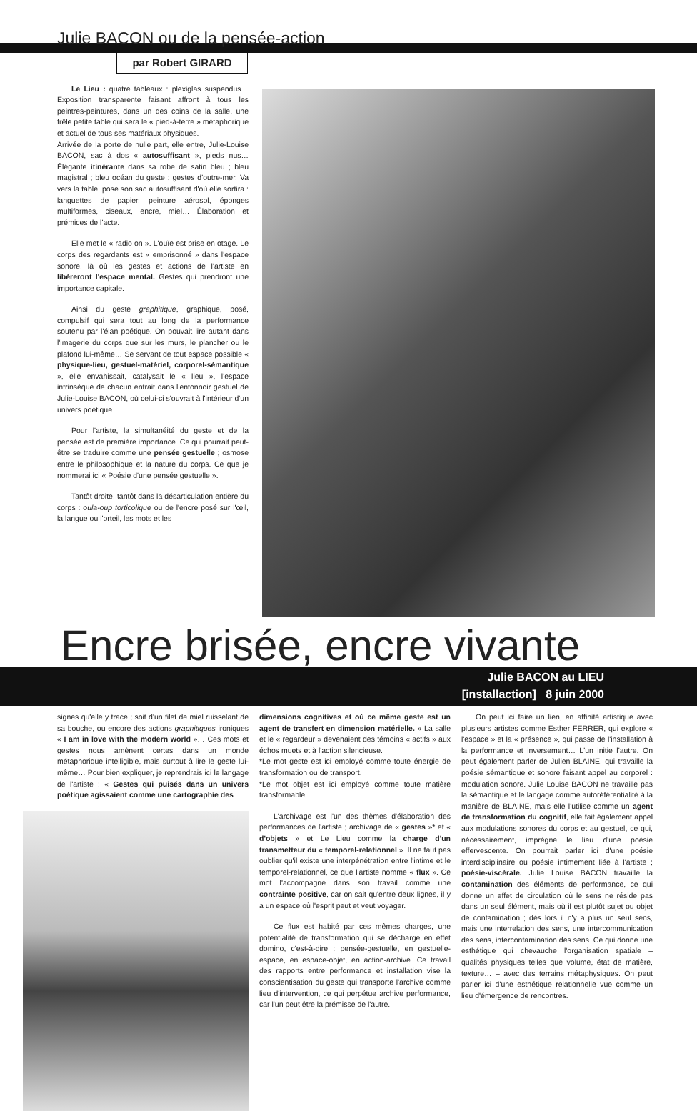Julie BACON ou de la pensée-action
par Robert GIRARD
Le Lieu : quatre tableaux : plexiglas suspendus… Exposition transparente faisant affront à tous les peintres-peintures, dans un des coins de la salle, une frêle petite table qui sera le « pied-à-terre » métaphorique et actuel de tous ses matériaux physiques.
Arrivée de la porte de nulle part, elle entre, Julie-Louise BACON, sac à dos « autosuffisant », pieds nus… Élégante itinérante dans sa robe de satin bleu ; bleu magistral ; bleu océan du geste ; gestes d'outre-mer. Va vers la table, pose son sac autosuffisant d'où elle sortira : languettes de papier, peinture aérosol, éponges multiformes, ciseaux, encre, miel… Élaboration et prémices de l'acte.
Elle met le « radio on ». L'ouïe est prise en otage. Le corps des regardants est « emprisonné » dans l'espace sonore, là où les gestes et actions de l'artiste en libéreront l'espace mental. Gestes qui prendront une importance capitale.
Ainsi du geste graphitique, graphique, posé, compulsif qui sera tout au long de la performance soutenu par l'élan poétique. On pouvait lire autant dans l'imagerie du corps que sur les murs, le plancher ou le plafond lui-même… Se servant de tout espace possible « physique-lieu, gestuel-matériel, corporel-sémantique », elle envahissait, catalysait le « lieu », l'espace intrinsèque de chacun entrait dans l'entonnoir gestuel de Julie-Louise BACON, où celui-ci s'ouvrait à l'intérieur d'un univers poétique.
Pour l'artiste, la simultanéité du geste et de la pensée est de première importance. Ce qui pourrait peut-être se traduire comme une pensée gestuelle ; osmose entre le philosophique et la nature du corps. Ce que je nommerai ici « Poésie d'une pensée gestuelle ».
Tantôt droite, tantôt dans la désarticulation entière du corps : oula-oup torticolique ou de l'encre posé sur l'œil, la langue ou l'orteil, les mots et les
Encre brisée, encre vivante
Julie BACON au LIEU
[installaction] 8 juin 2000
signes qu'elle y trace ; soit d'un filet de miel ruisselant de sa bouche, ou encore des actions graphitiques ironiques « I am in love with the modern world »… Ces mots et gestes nous amènent certes dans un monde métaphorique intelligible, mais surtout à lire le geste lui-même… Pour bien expliquer, je reprendrais ici le langage de l'artiste : « Gestes qui puisés dans un univers poétique agissaient comme une cartographie des
dimensions cognitives et où ce même geste est un agent de transfert en dimension matérielle. » La salle et le « regardeur » devenaient des témoins « actifs » aux échos muets et à l'action silencieuse.
*Le mot geste est ici employé comme toute énergie de transformation ou de transport.
*Le mot objet est ici employé comme toute matière transformable.
L'archivage est l'un des thèmes d'élaboration des performances de l'artiste ; archivage de « gestes »* et « d'objets » et Le Lieu comme la charge d'un transmetteur du « temporel-relationnel ». Il ne faut pas oublier qu'il existe une interpénétration entre l'intime et le temporel-relationnel, ce que l'artiste nomme « flux ». Ce mot l'accompagne dans son travail comme une contrainte positive, car on sait qu'entre deux lignes, il y a un espace où l'esprit peut et veut voyager.
Ce flux est habité par ces mêmes charges, une potentialité de transformation qui se décharge en effet domino, c'est-à-dire : pensée-gestuelle, en gestuelle-espace, en espace-objet, en action-archive. Ce travail des rapports entre performance et installation vise la conscientisation du geste qui transporte l'archive comme lieu d'intervention, ce qui perpétue archive performance, car l'un peut être la prémisse de l'autre.
On peut ici faire un lien, en affinité artistique avec plusieurs artistes comme Esther FERRER, qui explore « l'espace » et la « présence », qui passe de l'installation à la performance et inversement… L'un initie l'autre. On peut également parler de Julien BLAINE, qui travaille la poésie sémantique et sonore faisant appel au corporel : modulation sonore. Julie Louise BACON ne travaille pas la sémantique et le langage comme autoréférentialité à la manière de BLAINE, mais elle l'utilise comme un agent de transformation du cognitif, elle fait également appel aux modulations sonores du corps et au gestuel, ce qui, nécessairement, imprègne le lieu d'une poésie effervescente. On pourrait parler ici d'une poésie interdisciplinaire ou poésie intimement liée à l'artiste ; poésie-viscérale. Julie Louise BACON travaille la contamination des éléments de performance, ce qui donne un effet de circulation où le sens ne réside pas dans un seul élément, mais où il est plutôt sujet ou objet de contamination ; dès lors il n'y a plus un seul sens, mais une interrelation des sens, une intercommunication des sens, intercontamination des sens. Ce qui donne une esthétique qui chevauche l'organisation spatiale – qualités physiques telles que volume, état de matière, texture… – avec des terrains métaphysiques. On peut parler ici d'une esthétique relationnelle vue comme un lieu d'émergence de rencontres.